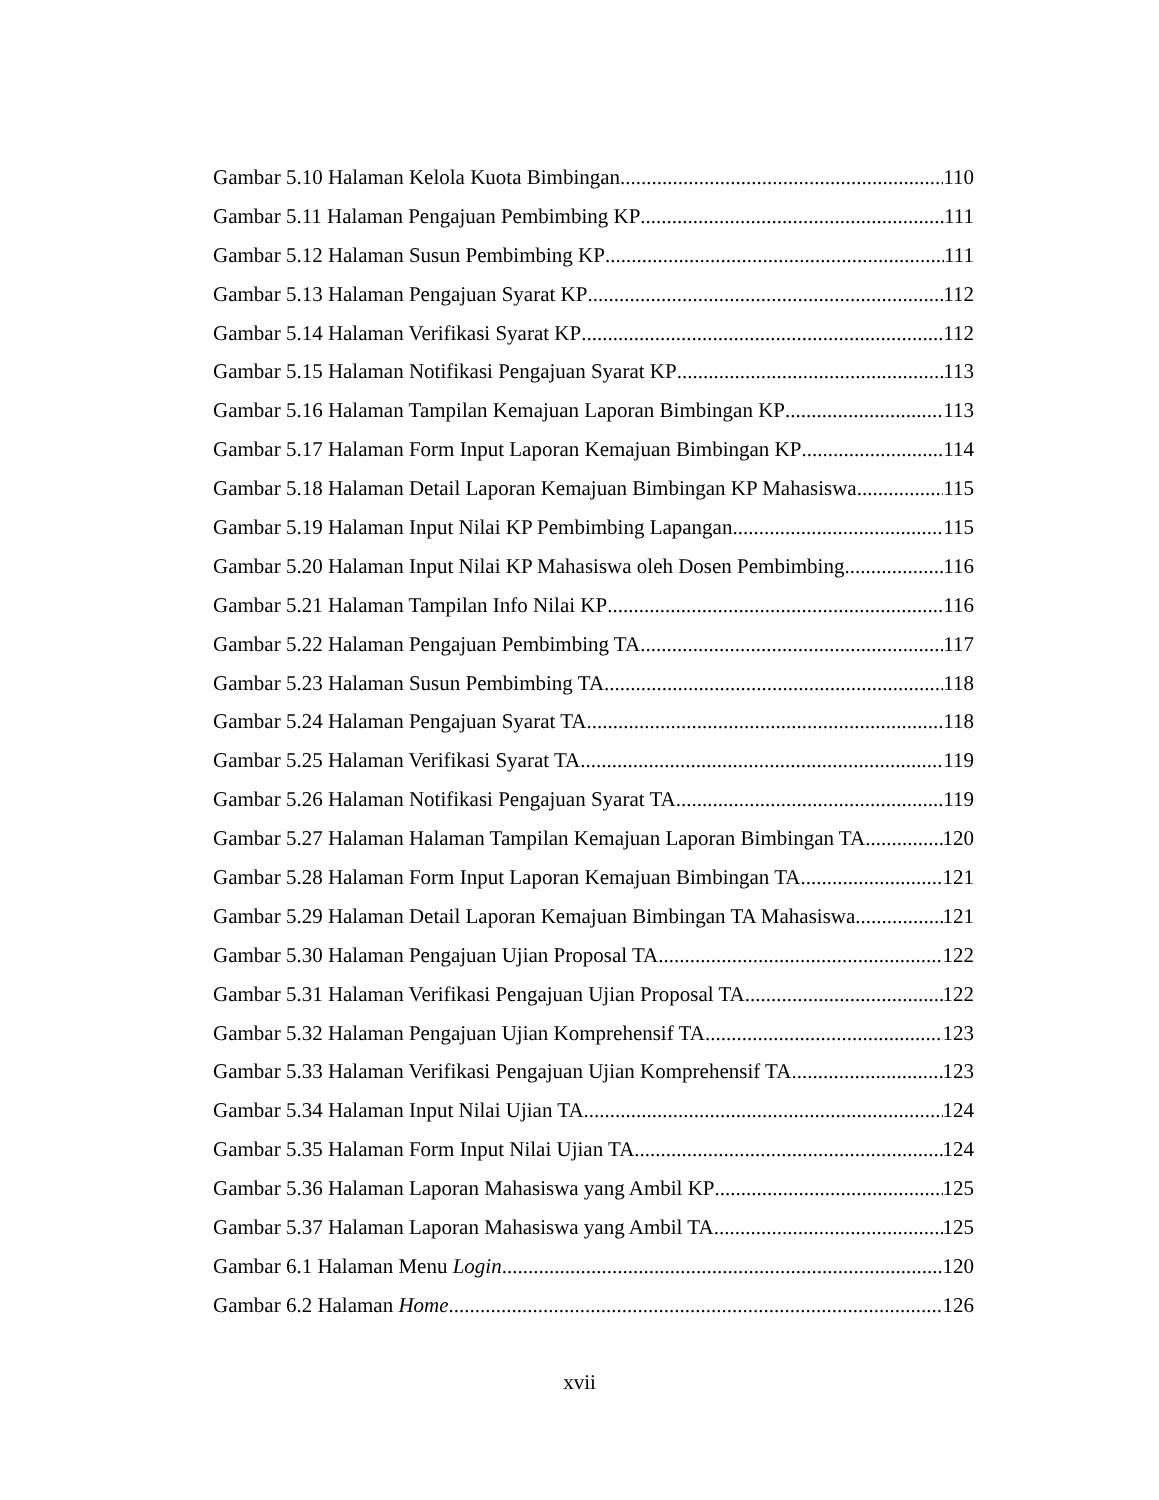Gambar 5.10 Halaman Kelola Kuota Bimbingan 110
Gambar 5.11 Halaman Pengajuan Pembimbing KP 111
Gambar 5.12 Halaman Susun Pembimbing KP 111
Gambar 5.13 Halaman Pengajuan Syarat KP 112
Gambar 5.14 Halaman Verifikasi Syarat KP 112
Gambar 5.15 Halaman Notifikasi Pengajuan Syarat KP 113
Gambar 5.16 Halaman Tampilan Kemajuan Laporan Bimbingan KP 113
Gambar 5.17 Halaman Form Input Laporan Kemajuan Bimbingan KP 114
Gambar 5.18 Halaman Detail Laporan Kemajuan Bimbingan KP Mahasiswa 115
Gambar 5.19 Halaman Input Nilai KP Pembimbing Lapangan 115
Gambar 5.20 Halaman Input Nilai KP Mahasiswa oleh Dosen Pembimbing 116
Gambar 5.21 Halaman Tampilan Info Nilai KP 116
Gambar 5.22 Halaman Pengajuan Pembimbing TA 117
Gambar 5.23 Halaman Susun Pembimbing TA 118
Gambar 5.24 Halaman Pengajuan Syarat TA 118
Gambar 5.25 Halaman Verifikasi Syarat TA 119
Gambar 5.26 Halaman Notifikasi Pengajuan Syarat TA 119
Gambar 5.27 Halaman Halaman Tampilan Kemajuan Laporan Bimbingan TA 120
Gambar 5.28 Halaman Form Input Laporan Kemajuan Bimbingan TA 121
Gambar 5.29 Halaman Detail Laporan Kemajuan Bimbingan TA Mahasiswa 121
Gambar 5.30 Halaman Pengajuan Ujian Proposal TA 122
Gambar 5.31 Halaman Verifikasi Pengajuan Ujian Proposal TA 122
Gambar 5.32 Halaman Pengajuan Ujian Komprehensif TA 123
Gambar 5.33 Halaman Verifikasi Pengajuan Ujian Komprehensif TA 123
Gambar 5.34 Halaman Input Nilai Ujian TA 124
Gambar 5.35 Halaman Form Input Nilai Ujian TA 124
Gambar 5.36 Halaman Laporan Mahasiswa yang Ambil KP 125
Gambar 5.37 Halaman Laporan Mahasiswa yang Ambil TA 125
Gambar 6.1 Halaman Menu Login 120
Gambar 6.2 Halaman Home 126
xvii